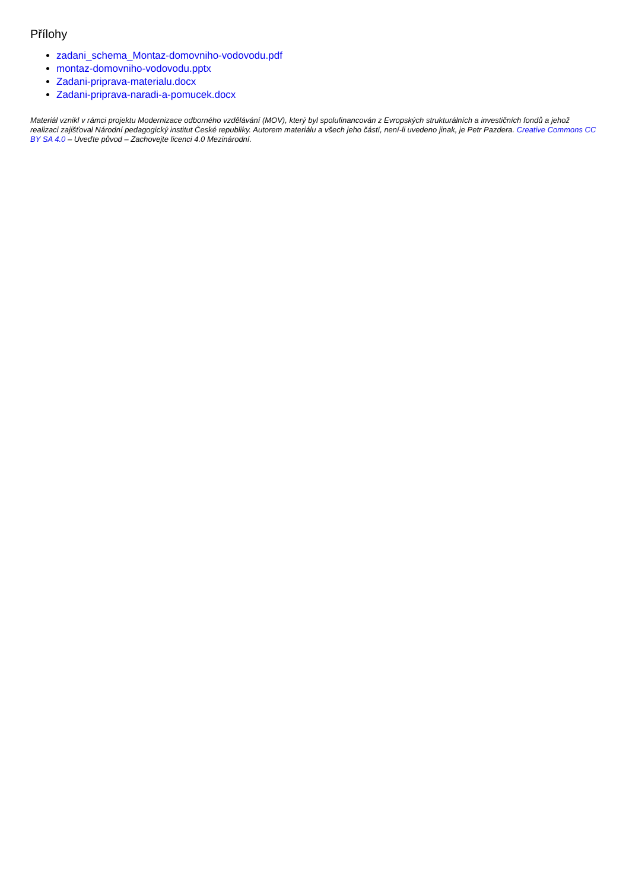Přílohy
zadani_schema_Montaz-domovniho-vodovodu.pdf
montaz-domovniho-vodovodu.pptx
Zadani-priprava-materialu.docx
Zadani-priprava-naradi-a-pomucek.docx
Materiál vznikl v rámci projektu Modernizace odborného vzdělávání (MOV), který byl spolufinancován z Evropských strukturálních a investičních fondů a jehož realizaci zajišťoval Národní pedagogický institut České republiky. Autorem materiálu a všech jeho částí, není-li uvedeno jinak, je Petr Pazdera. Creative Commons CC BY SA 4.0 – Uveďte původ – Zachovejte licenci 4.0 Mezinárodní.